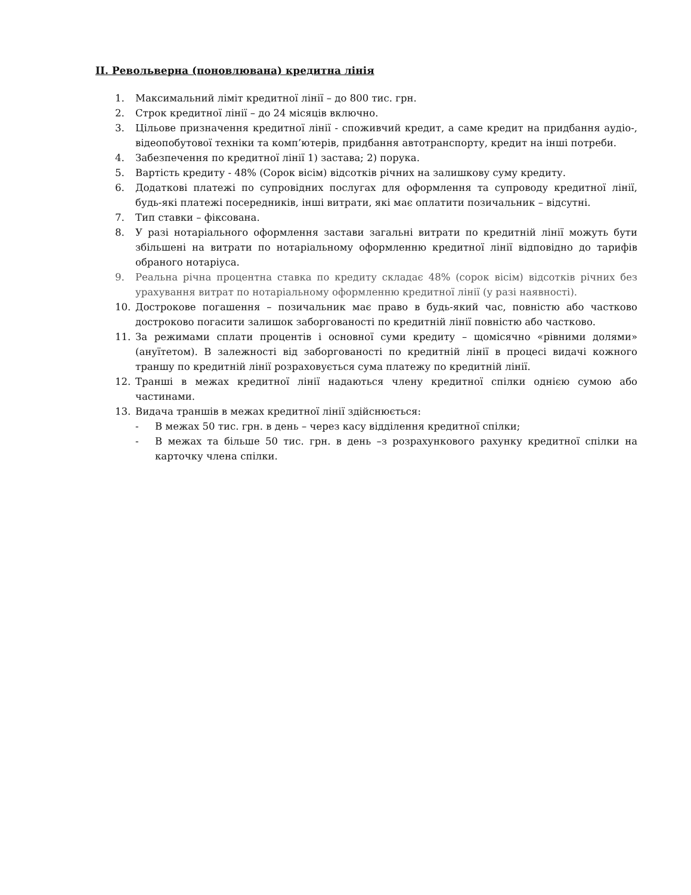ІІ. Револьверна (поновлювана) кредитна лінія
1. Максимальний ліміт кредитної лінії – до 800 тис. грн.
2. Строк кредитної лінії – до 24 місяців включно.
3. Цільове призначення кредитної лінії - споживчий кредит, а саме кредит на придбання аудіо-, відеопобутової техніки та комп’ютерів, придбання автотранспорту, кредит на інші потреби.
4. Забезпечення по кредитної лінії 1) застава; 2) порука.
5. Вартість кредиту - 48% (Сорок вісім) відсотків річних на залишкову суму кредиту.
6. Додаткові платежі по супровідних послугах для оформлення та супроводу кредитної лінії, будь-які платежі посередників, інші витрати, які має оплатити позичальник – відсутні.
7. Тип ставки – фіксована.
8. У разі нотаріального оформлення застави загальні витрати по кредитній лінії можуть бути збільшені на витрати по нотаріальному оформленню кредитної лінії відповідно до тарифів обраного нотаріуса.
9. Реальна річна процентна ставка по кредиту складає 48% (сорок вісім) відсотків річних без урахування витрат по нотаріальному оформленню кредитної лінії (у разі наявності).
10. Дострокове погашення – позичальник має право в будь-який час, повністю або частково достроково погасити залишок заборгованості по кредитній лінії повністю або частково.
11. За режимами сплати процентів і основної суми кредиту – щомісячно «рівними долями» (ануїтетом). В залежності від заборгованості по кредитній лінії в процесі видачі кожного траншу по кредитній лінії розраховується сума платежу по кредитній лінії.
12. Транші в межах кредитної лінії надаються члену кредитної спілки однією сумою або частинами.
13. Видача траншів в межах кредитної лінії здійснюється:
- В межах 50 тис. грн. в день – через касу відділення кредитної спілки;
- В межах та більше 50 тис. грн. в день –з розрахункового рахунку кредитної спілки на карточку члена спілки.